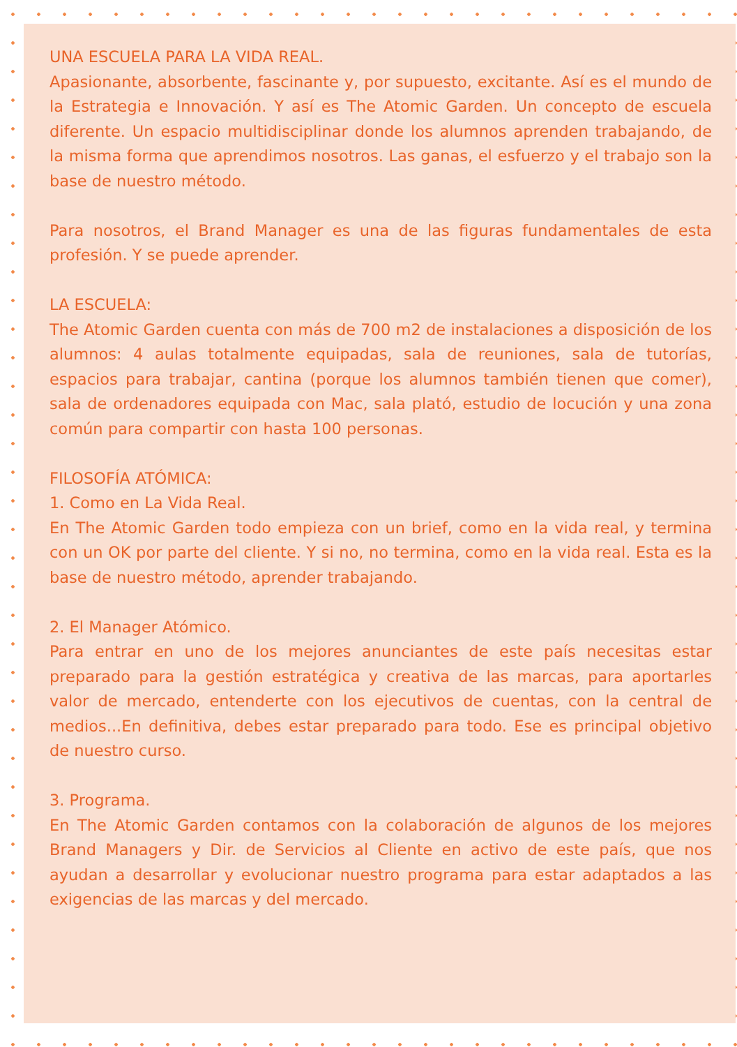UNA ESCUELA PARA LA VIDA REAL.
Apasionante, absorbente, fascinante y, por supuesto, excitante. Así es el mundo de la Estrategia e Innovación. Y así es The Atomic Garden. Un concepto de escuela diferente. Un espacio multidisciplinar donde los alumnos aprenden trabajando, de la misma forma que aprendimos nosotros. Las ganas, el esfuerzo y el trabajo son la base de nuestro método.
Para nosotros, el Brand Manager es una de las figuras fundamentales de esta profesión. Y se puede aprender.
LA ESCUELA:
The Atomic Garden cuenta con más de 700 m2 de instalaciones a disposición de los alumnos: 4 aulas totalmente equipadas, sala de reuniones, sala de tutorías, espacios para trabajar, cantina (porque los alumnos también tienen que comer), sala de ordenadores equipada con Mac, sala plató, estudio de locución y una zona común para compartir con hasta 100 personas.
FILOSOFÍA ATÓMICA:
1. Como en La Vida Real.
En The Atomic Garden todo empieza con un brief, como en la vida real, y termina con un OK por parte del cliente. Y si no, no termina, como en la vida real. Esta es la base de nuestro método, aprender trabajando.
2. El Manager Atómico.
Para entrar en uno de los mejores anunciantes de este país necesitas estar preparado para la gestión estratégica y creativa de las marcas, para aportarles valor de mercado, entenderte con los ejecutivos de cuentas, con la central de medios...En definitiva, debes estar preparado para todo. Ese es principal objetivo de nuestro curso.
3. Programa.
En The Atomic Garden contamos con la colaboración de algunos de los mejores Brand Managers y Dir. de Servicios al Cliente en activo de este país, que nos ayudan a desarrollar y evolucionar nuestro programa para estar adaptados a las exigencias de las marcas y del mercado.